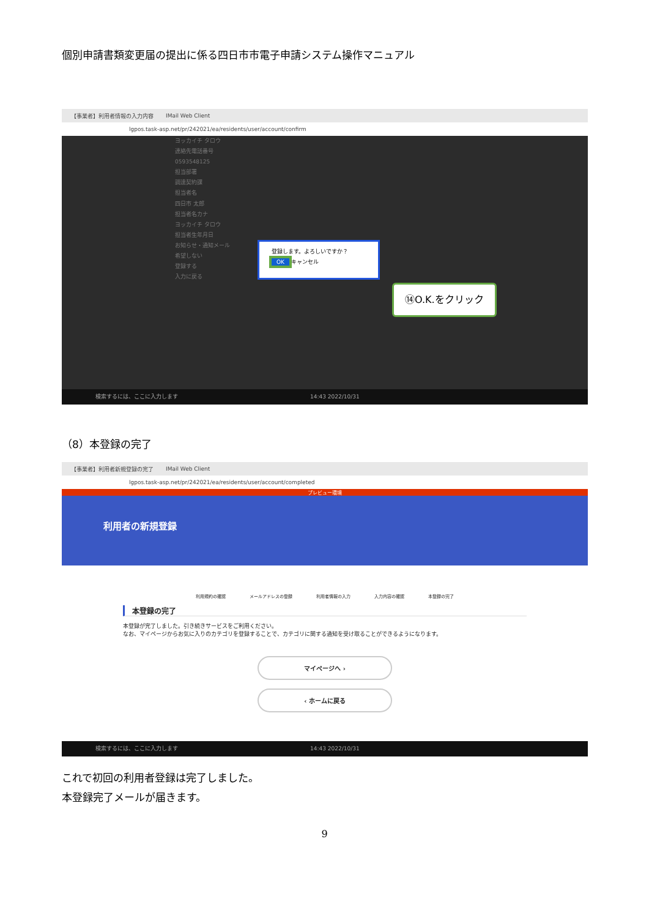個別申請書類変更届の提出に係る四日市市電子申請システム操作マニュアル
【事業者】利用者情報の入力内容 IMail Web Client
lgpos.task-asp.net/pr/242021/ea/residents/user/account/confirm
ヨッカイチ タロウ
連絡先電話番号
0593548125
担当部署
調達契約課
担当者名
四日市 太郎
担当者名カナ
ヨッカイチ タロウ
担当者生年月日
お知らせ・通知メール
希望しない
登録する
入力に戻る
登録します。よろしいですか？
OK キャンセル
⑭O.K.をクリック
検索するには、ここに入力します　　　　　　　　　　　　　　　　　　　　　　　　14:43 2022/10/31
（8）本登録の完了
【事業者】利用者新規登録の完了 IMail Web Client
lgpos.task-asp.net/pr/242021/ea/residents/user/account/completed
プレビュー環境
利用者の新規登録
利用規約の確認 メールアドレスの登録 利用者情報の入力 入力内容の確認 本登録の完了
本登録の完了
本登録が完了しました。引き続きサービスをご利用ください。
なお、マイページからお気に入りのカテゴリを登録することで、カテゴリに関する通知を受け取ることができるようになります。
マイページへ ›
‹ ホームに戻る
検索するには、ここに入力します　　　　　　　　　　　　　　　　　　　　　　　　14:43 2022/10/31
これで初回の利用者登録は完了しました。
本登録完了メールが届きます。
9